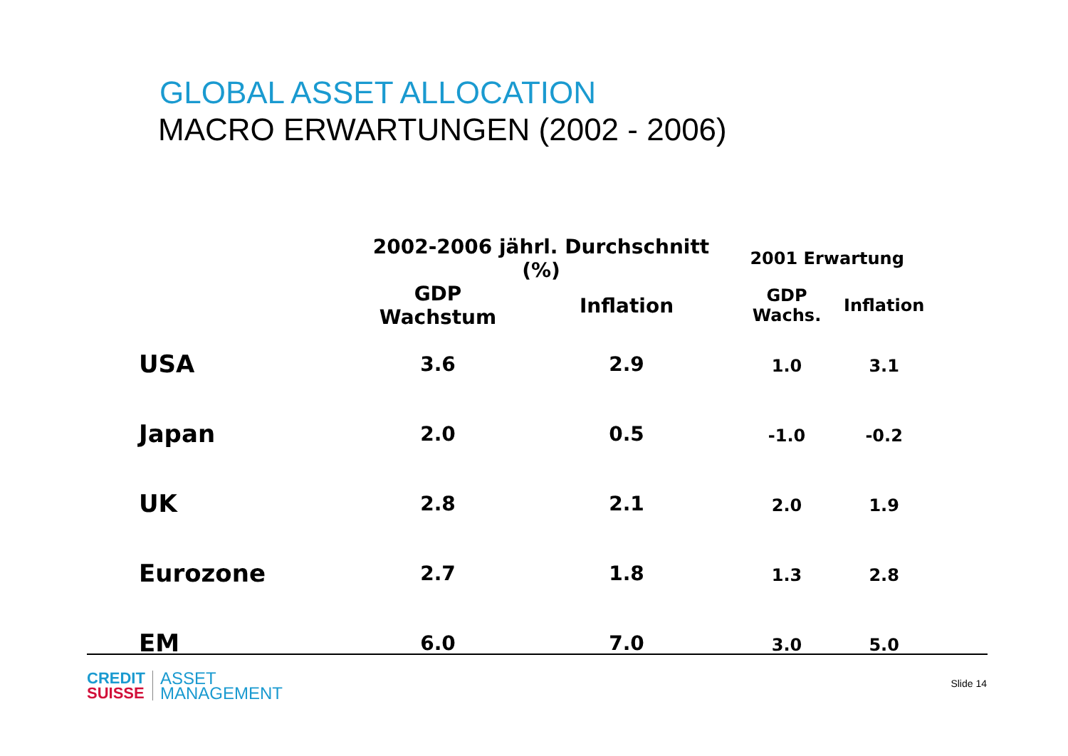GLOBAL ASSET ALLOCATION
MACRO ERWARTUNGEN (2002 - 2006)
| | 2002-2006 jährl. Durchschnitt (%) | | 2001 Erwartung | |
| --- | --- | --- | --- | --- |
| | GDP Wachstum | Inflation | GDP Wachs. | Inflation |
| USA | 3.6 | 2.9 | 1.0 | 3.1 |
| Japan | 2.0 | 0.5 | -1.0 | -0.2 |
| UK | 2.8 | 2.1 | 2.0 | 1.9 |
| Eurozone | 2.7 | 1.8 | 1.3 | 2.8 |
| EM | 6.0 | 7.0 | 3.0 | 5.0 |
CREDIT
SUISSE
ASSET
MANAGEMENT
Slide 14